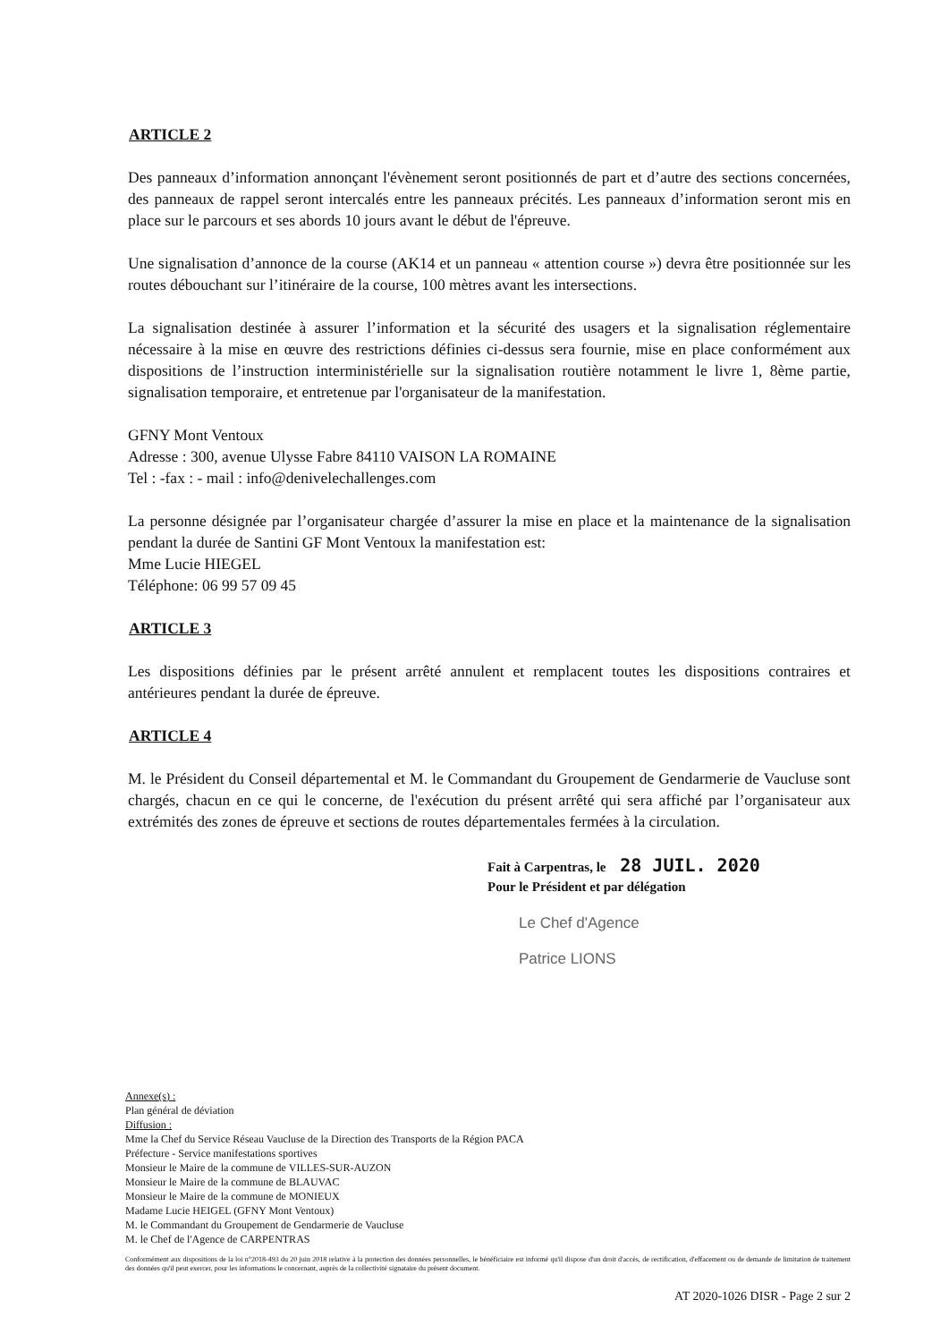ARTICLE 2
Des panneaux d’information annonçant l'évènement seront positionnés de part et d’autre des sections concernées, des panneaux de rappel seront intercalés entre les panneaux précités. Les panneaux d’information seront mis en place sur le parcours et ses abords 10 jours avant le début de l'épreuve.
Une signalisation d’annonce de la course (AK14 et un panneau « attention course ») devra être positionnée sur les routes débouchant sur l’itinéraire de la course, 100 mètres avant les intersections.
La signalisation destinée à assurer l’information et la sécurité des usagers et la signalisation réglementaire nécessaire à la mise en œuvre des restrictions définies ci-dessus sera fournie, mise en place conformément aux dispositions de l’instruction interministérielle sur la signalisation routière notamment le livre 1, 8ème partie, signalisation temporaire, et entretenue par l'organisateur de la manifestation.
GFNY Mont Ventoux
Adresse : 300, avenue Ulysse Fabre 84110 VAISON LA ROMAINE
Tel : -fax : - mail : info@denivelechallenges.com
La personne désignée par l’organisateur chargée d’assurer la mise en place et la maintenance de la signalisation pendant la durée de Santini GF Mont Ventoux la manifestation est:
Mme Lucie HIEGEL
Téléphone: 06 99 57 09 45
ARTICLE 3
Les dispositions définies par le présent arrêté annulent et remplacent toutes les dispositions contraires et antérieures pendant la durée de épreuve.
ARTICLE 4
M. le Président du Conseil départemental et M. le Commandant du Groupement de Gendarmerie de Vaucluse sont chargés, chacun en ce qui le concerne, de l'exécution du présent arrêté qui sera affiché par l’organisateur aux extrémités des zones de épreuve et sections de routes départementales fermées à la circulation.
Fait à Carpentras, le 28 JUIL. 2020
Pour le Président et par délégation
Le Chef d'Agence
Patrice LIONS
Annexe(s) :
Plan général de déviation
Diffusion :
Mme la Chef du Service Réseau Vaucluse de la Direction des Transports de la Région PACA
Préfecture - Service manifestations sportives
Monsieur le Maire de la commune de VILLES-SUR-AUZON
Monsieur le Maire de la commune de BLAUVAC
Monsieur le Maire de la commune de MONIEUX
Madame Lucie HEIGEL (GFNY Mont Ventoux)
M. le Commandant du Groupement de Gendarmerie de Vaucluse
M. le Chef de l'Agence de CARPENTRAS
Conformément aux dispositions de la loi n°2018-493 du 20 juin 2018 relative à la protection des données personnelles, le bénéficiaire est informé qu'il dispose d'un droit d'accès, de rectification, d'effacement ou de demande de limitation de traitement des données qu'il peut exercer, pour les informations le concernant, auprès de la collectivité signataire du présent document.
AT 2020-1026 DISR - Page 2 sur 2